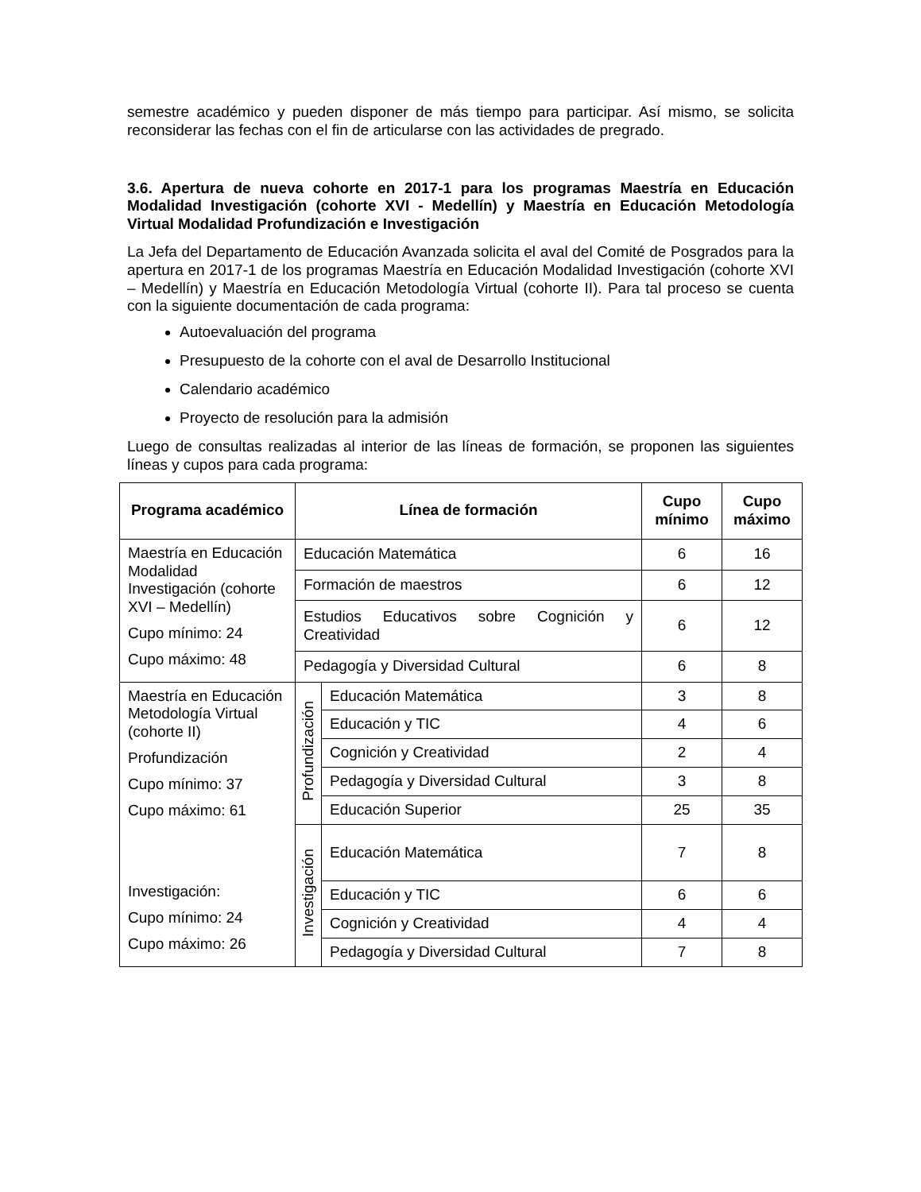semestre académico y pueden disponer de más tiempo para participar. Así mismo, se solicita reconsiderar las fechas con el fin de articularse con las actividades de pregrado.
3.6. Apertura de nueva cohorte en 2017-1 para los programas Maestría en Educación Modalidad Investigación (cohorte XVI - Medellín) y Maestría en Educación Metodología Virtual Modalidad Profundización e Investigación
La Jefa del Departamento de Educación Avanzada solicita el aval del Comité de Posgrados para la apertura en 2017-1 de los programas Maestría en Educación Modalidad Investigación (cohorte XVI – Medellín) y Maestría en Educación Metodología Virtual (cohorte II). Para tal proceso se cuenta con la siguiente documentación de cada programa:
Autoevaluación del programa
Presupuesto de la cohorte con el aval de Desarrollo Institucional
Calendario académico
Proyecto de resolución para la admisión
Luego de consultas realizadas al interior de las líneas de formación, se proponen las siguientes líneas y cupos para cada programa:
| Programa académico | Línea de formación | | Cupo mínimo | Cupo máximo |
| --- | --- | --- | --- | --- |
| Maestría en Educación Modalidad Investigación (cohorte XVI – Medellín) Cupo mínimo: 24 Cupo máximo: 48 | Educación Matemática | | 6 | 16 |
| | Formación de maestros | | 6 | 12 |
| | Estudios Educativos sobre Cognición y Creatividad | | 6 | 12 |
| | Pedagogía y Diversidad Cultural | | 6 | 8 |
| Maestría en Educación Metodología Virtual (cohorte II) Profundización Cupo mínimo: 37 Cupo máximo: 61 Investigación: Cupo mínimo: 24 Cupo máximo: 26 | Profundización | Educación Matemática | 3 | 8 |
| | | Educación y TIC | 4 | 6 |
| | | Cognición y Creatividad | 2 | 4 |
| | | Pedagogía y Diversidad Cultural | 3 | 8 |
| | | Educación Superior | 25 | 35 |
| | Investigación | Educación Matemática | 7 | 8 |
| | | Educación y TIC | 6 | 6 |
| | | Cognición y Creatividad | 4 | 4 |
| | | Pedagogía y Diversidad Cultural | 7 | 8 |